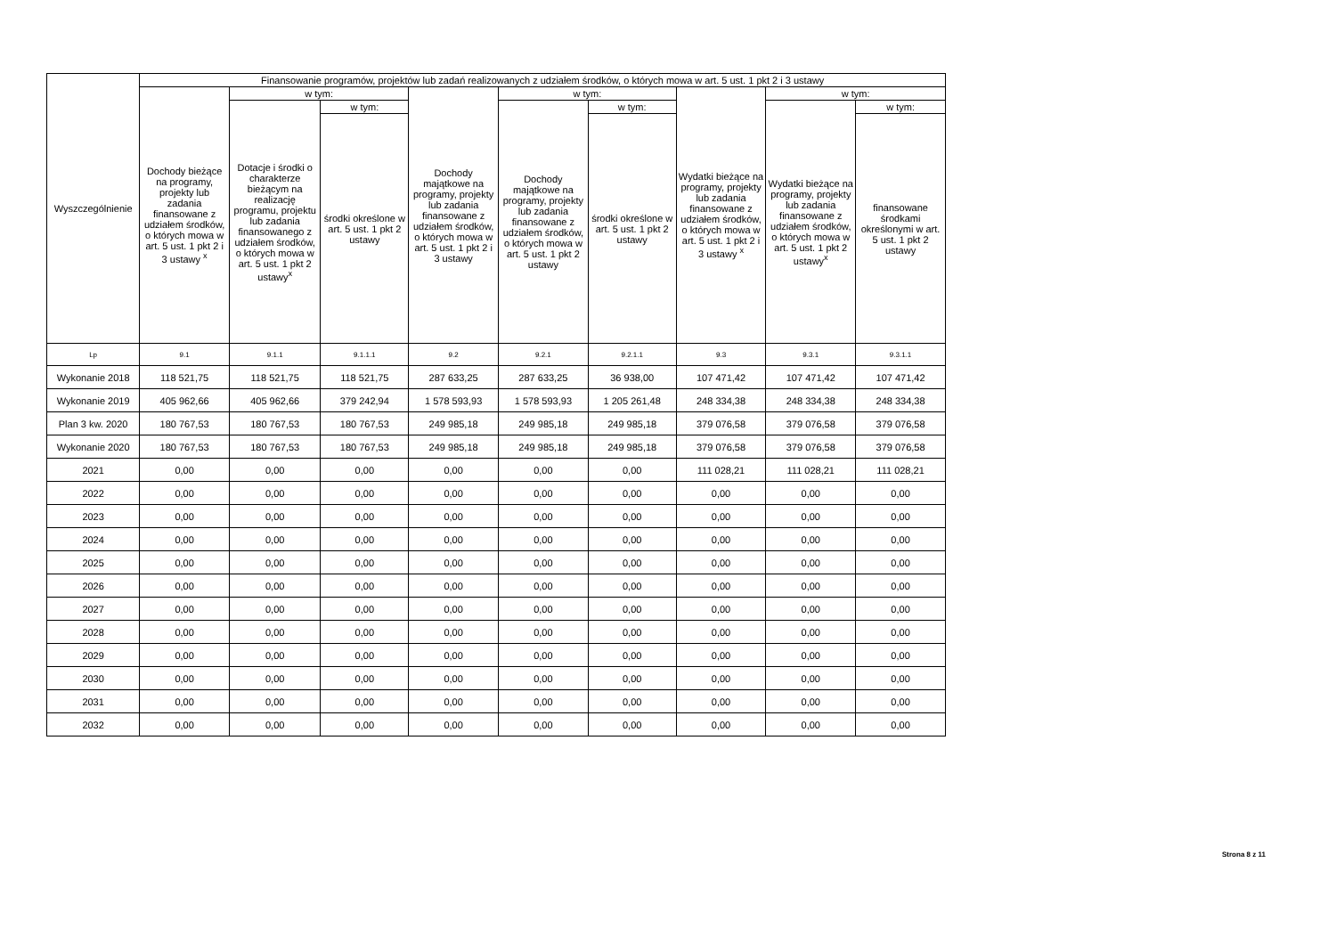| Wyszczególnienie | Finansowanie programów, projektów lub zadań realizowanych z udziałem środków, o których mowa w art. 5 ust. 1 pkt 2 i 3 ustawy | | | | | | | | |
| --- | --- | --- | --- | --- | --- | --- | --- | --- | --- |
| | Dochody bieżące na programy, projekty lub zadania finansowane z udziałem środków, o których mowa w art. 5 ust. 1 pkt 2 i 3 ustawy <sup>x</sup> | w tym: | | Dochody majątkowe na programy, projekty lub zadania finansowane z udziałem środków, o których mowa w art. 5 ust. 1 pkt 2 i 3 ustawy | w tym: | | Wydatki bieżące na programy, projekty lub zadania finansowane z udziałem środków, o których mowa w art. 5 ust. 1 pkt 2 i 3 ustawy <sup>x</sup> | w tym: | |
| | | Dotacje i środki o charakterze bieżącym na realizację programu, projektu lub zadania finansowanego z udziałem środków, o których mowa w art. 5 ust. 1 pkt 2 ustawy<sup>x</sup> | w tym: | | Dochody majątkowe na programy, projekty lub zadania finansowane z udziałem środków, o których mowa w art. 5 ust. 1 pkt 2 ustawy | w tym: | | Wydatki bieżące na programy, projekty lub zadania finansowane z udziałem środków, o których mowa w art. 5 ust. 1 pkt 2 ustawy<sup>x</sup> | w tym: |
| | | | środki określone w art. 5 ust. 1 pkt 2 ustawy | | | środki określone w art. 5 ust. 1 pkt 2 ustawy | | | finansowane środkami określonymi w art. 5 ust. 1 pkt 2 ustawy |
| Lp | 9.1 | 9.1.1 | 9.1.1.1 | 9.2 | 9.2.1 | 9.2.1.1 | 9.3 | 9.3.1 | 9.3.1.1 |
| Wykonanie 2018 | 118 521,75 | 118 521,75 | 118 521,75 | 287 633,25 | 287 633,25 | 36 938,00 | 107 471,42 | 107 471,42 | 107 471,42 |
| Wykonanie 2019 | 405 962,66 | 405 962,66 | 379 242,94 | 1 578 593,93 | 1 578 593,93 | 1 205 261,48 | 248 334,38 | 248 334,38 | 248 334,38 |
| Plan 3 kw. 2020 | 180 767,53 | 180 767,53 | 180 767,53 | 249 985,18 | 249 985,18 | 249 985,18 | 379 076,58 | 379 076,58 | 379 076,58 |
| Wykonanie 2020 | 180 767,53 | 180 767,53 | 180 767,53 | 249 985,18 | 249 985,18 | 249 985,18 | 379 076,58 | 379 076,58 | 379 076,58 |
| 2021 | 0,00 | 0,00 | 0,00 | 0,00 | 0,00 | 0,00 | 111 028,21 | 111 028,21 | 111 028,21 |
| 2022 | 0,00 | 0,00 | 0,00 | 0,00 | 0,00 | 0,00 | 0,00 | 0,00 | 0,00 |
| 2023 | 0,00 | 0,00 | 0,00 | 0,00 | 0,00 | 0,00 | 0,00 | 0,00 | 0,00 |
| 2024 | 0,00 | 0,00 | 0,00 | 0,00 | 0,00 | 0,00 | 0,00 | 0,00 | 0,00 |
| 2025 | 0,00 | 0,00 | 0,00 | 0,00 | 0,00 | 0,00 | 0,00 | 0,00 | 0,00 |
| 2026 | 0,00 | 0,00 | 0,00 | 0,00 | 0,00 | 0,00 | 0,00 | 0,00 | 0,00 |
| 2027 | 0,00 | 0,00 | 0,00 | 0,00 | 0,00 | 0,00 | 0,00 | 0,00 | 0,00 |
| 2028 | 0,00 | 0,00 | 0,00 | 0,00 | 0,00 | 0,00 | 0,00 | 0,00 | 0,00 |
| 2029 | 0,00 | 0,00 | 0,00 | 0,00 | 0,00 | 0,00 | 0,00 | 0,00 | 0,00 |
| 2030 | 0,00 | 0,00 | 0,00 | 0,00 | 0,00 | 0,00 | 0,00 | 0,00 | 0,00 |
| 2031 | 0,00 | 0,00 | 0,00 | 0,00 | 0,00 | 0,00 | 0,00 | 0,00 | 0,00 |
| 2032 | 0,00 | 0,00 | 0,00 | 0,00 | 0,00 | 0,00 | 0,00 | 0,00 | 0,00 |
Strona 8 z 11